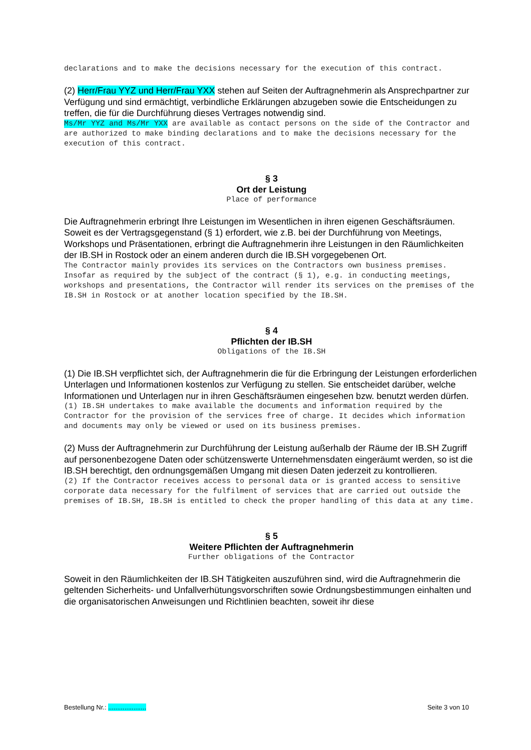declarations and to make the decisions necessary for the execution of this contract.
(2) Herr/Frau YYZ und Herr/Frau YXX stehen auf Seiten der Auftragnehmerin als Ansprechpartner zur Verfügung und sind ermächtigt, verbindliche Erklärungen abzugeben sowie die Entscheidungen zu treffen, die für die Durchführung dieses Vertrages notwendig sind.
Ms/Mr YYZ and Ms/Mr YXX are available as contact persons on the side of the Contractor and are authorized to make binding declarations and to make the decisions necessary for the execution of this contract.
§ 3
Ort der Leistung
Place of performance
Die Auftragnehmerin erbringt Ihre Leistungen im Wesentlichen in ihren eigenen Geschäftsräumen. Soweit es der Vertragsgegenstand (§ 1) erfordert, wie z.B. bei der Durchführung von Meetings, Workshops und Präsentationen, erbringt die Auftragnehmerin ihre Leistungen in den Räumlichkeiten der IB.SH in Rostock oder an einem anderen durch die IB.SH vorgegebenen Ort.
The Contractor mainly provides its services on the Contractors own business premises. Insofar as required by the subject of the contract (§ 1), e.g. in conducting meetings, workshops and presentations, the Contractor will render its services on the premises of the IB.SH in Rostock or at another location specified by the IB.SH.
§ 4
Pflichten der IB.SH
Obligations of the IB.SH
(1) Die IB.SH verpflichtet sich, der Auftragnehmerin die für die Erbringung der Leistungen erforderlichen Unterlagen und Informationen kostenlos zur Verfügung zu stellen. Sie entscheidet darüber, welche Informationen und Unterlagen nur in ihren Geschäftsräumen eingesehen bzw. benutzt werden dürfen.
(1) IB.SH undertakes to make available the documents and information required by the Contractor for the provision of the services free of charge. It decides which information and documents may only be viewed or used on its business premises.
(2) Muss der Auftragnehmerin zur Durchführung der Leistung außerhalb der Räume der IB.SH Zugriff auf personenbezogene Daten oder schützenswerte Unternehmensdaten eingeräumt werden, so ist die IB.SH berechtigt, den ordnungsgemäßen Umgang mit diesen Daten jederzeit zu kontrollieren.
(2) If the Contractor receives access to personal data or is granted access to sensitive corporate data necessary for the fulfilment of services that are carried out outside the premises of IB.SH, IB.SH is entitled to check the proper handling of this data at any time.
§ 5
Weitere Pflichten der Auftragnehmerin
Further obligations of the Contractor
Soweit in den Räumlichkeiten der IB.SH Tätigkeiten auszuführen sind, wird die Auftragnehmerin die geltenden Sicherheits- und Unfallverhütungsvorschriften sowie Ordnungsbestimmungen einhalten und die organisatorischen Anweisungen und Richtlinien beachten, soweit ihr diese
Bestellung Nr.: ..................... Seite 3 von 10